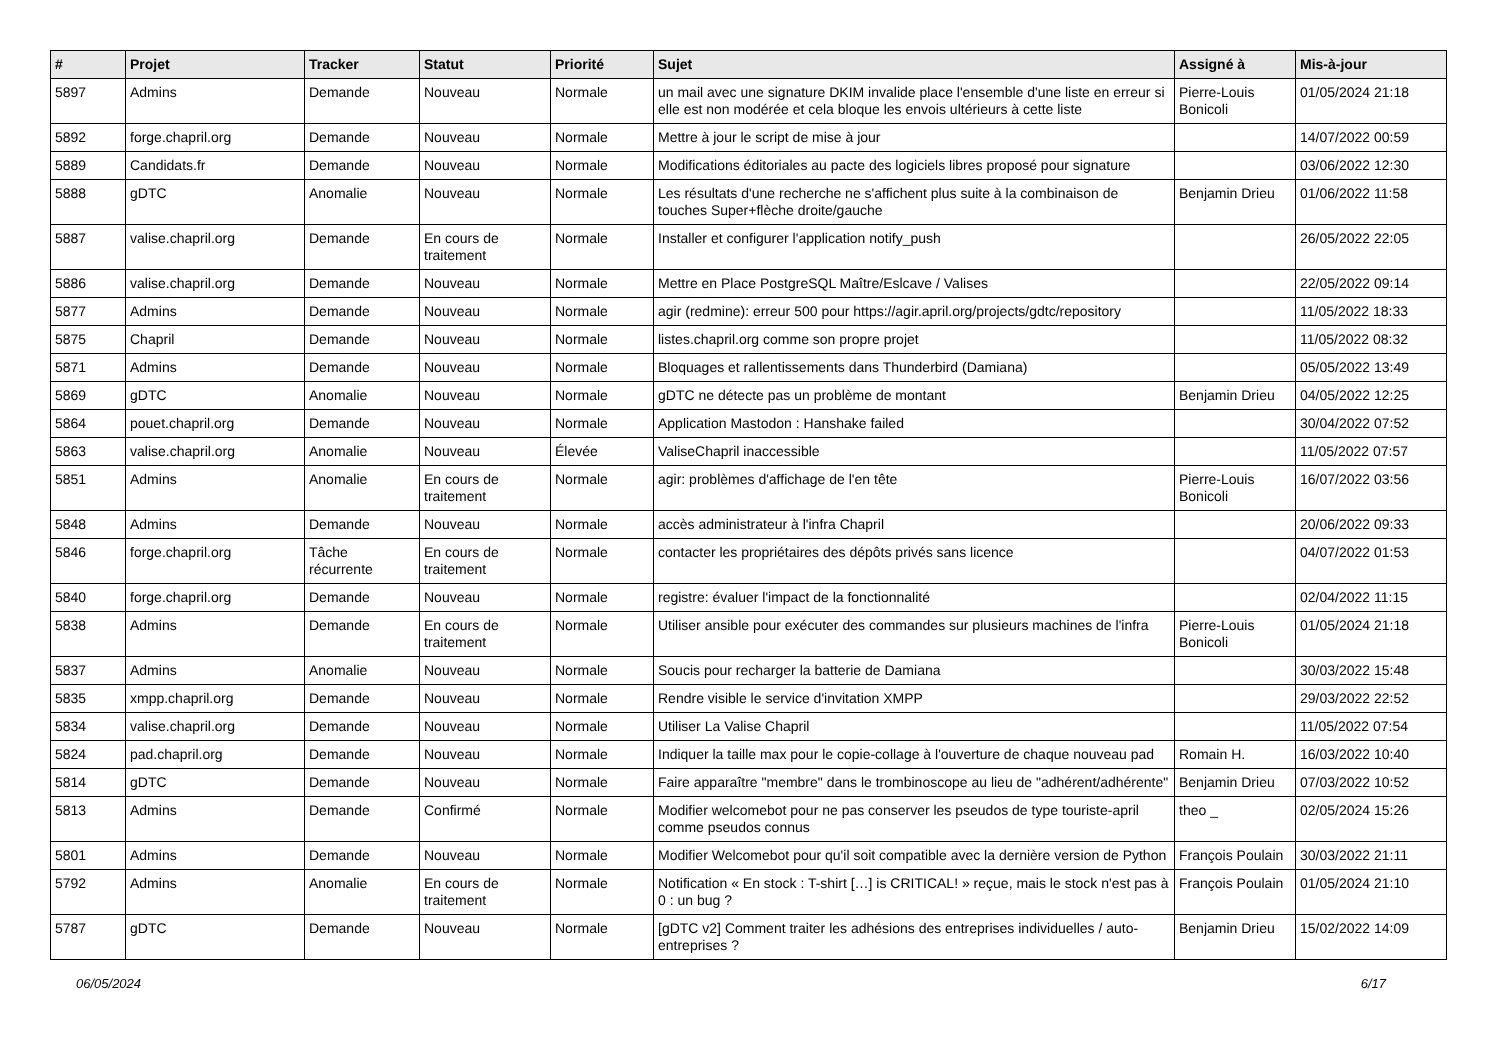| # | Projet | Tracker | Statut | Priorité | Sujet | Assigné à | Mis-à-jour |
| --- | --- | --- | --- | --- | --- | --- | --- |
| 5897 | Admins | Demande | Nouveau | Normale | un mail avec une signature DKIM invalide place l'ensemble d'une liste en erreur si elle est non modérée et cela bloque les envois ultérieurs à cette liste | Pierre-Louis Bonicoli | 01/05/2024 21:18 |
| 5892 | forge.chapril.org | Demande | Nouveau | Normale | Mettre à jour le script de mise à jour | | 14/07/2022 00:59 |
| 5889 | Candidats.fr | Demande | Nouveau | Normale | Modifications éditoriales au pacte des logiciels libres proposé pour signature | | 03/06/2022 12:30 |
| 5888 | gDTC | Anomalie | Nouveau | Normale | Les résultats d'une recherche ne s'affichent plus suite à la combinaison de touches Super+flèche droite/gauche | Benjamin Drieu | 01/06/2022 11:58 |
| 5887 | valise.chapril.org | Demande | En cours de traitement | Normale | Installer et configurer l'application notify_push | | 26/05/2022 22:05 |
| 5886 | valise.chapril.org | Demande | Nouveau | Normale | Mettre en Place PostgreSQL Maître/Eslcave / Valises | | 22/05/2022 09:14 |
| 5877 | Admins | Demande | Nouveau | Normale | agir (redmine): erreur 500 pour https://agir.april.org/projects/gdtc/repository | | 11/05/2022 18:33 |
| 5875 | Chapril | Demande | Nouveau | Normale | listes.chapril.org comme son propre projet | | 11/05/2022 08:32 |
| 5871 | Admins | Demande | Nouveau | Normale | Bloquages et rallentissements dans Thunderbird (Damiana) | | 05/05/2022 13:49 |
| 5869 | gDTC | Anomalie | Nouveau | Normale | gDTC ne détecte pas un problème de montant | Benjamin Drieu | 04/05/2022 12:25 |
| 5864 | pouet.chapril.org | Demande | Nouveau | Normale | Application Mastodon : Hanshake failed | | 30/04/2022 07:52 |
| 5863 | valise.chapril.org | Anomalie | Nouveau | Élevée | ValiseChapril inaccessible | | 11/05/2022 07:57 |
| 5851 | Admins | Anomalie | En cours de traitement | Normale | agir: problèmes d'affichage de l'en tête | Pierre-Louis Bonicoli | 16/07/2022 03:56 |
| 5848 | Admins | Demande | Nouveau | Normale | accès administrateur à l'infra Chapril | | 20/06/2022 09:33 |
| 5846 | forge.chapril.org | Tâche récurrente | En cours de traitement | Normale | contacter les propriétaires des dépôts privés sans licence | | 04/07/2022 01:53 |
| 5840 | forge.chapril.org | Demande | Nouveau | Normale | registre: évaluer l'impact de la fonctionnalité | | 02/04/2022 11:15 |
| 5838 | Admins | Demande | En cours de traitement | Normale | Utiliser ansible pour exécuter des commandes sur plusieurs machines de l'infra | Pierre-Louis Bonicoli | 01/05/2024 21:18 |
| 5837 | Admins | Anomalie | Nouveau | Normale | Soucis pour recharger la batterie de Damiana | | 30/03/2022 15:48 |
| 5835 | xmpp.chapril.org | Demande | Nouveau | Normale | Rendre visible le service d'invitation XMPP | | 29/03/2022 22:52 |
| 5834 | valise.chapril.org | Demande | Nouveau | Normale | Utiliser La Valise Chapril | | 11/05/2022 07:54 |
| 5824 | pad.chapril.org | Demande | Nouveau | Normale | Indiquer la taille max pour le copie-collage à l'ouverture de chaque nouveau pad | Romain H. | 16/03/2022 10:40 |
| 5814 | gDTC | Demande | Nouveau | Normale | Faire apparaître "membre" dans le trombinoscope au lieu de "adhérent/adhérente" | Benjamin Drieu | 07/03/2022 10:52 |
| 5813 | Admins | Demande | Confirmé | Normale | Modifier welcomebot pour ne pas conserver les pseudos de type touriste-april comme pseudos connus | theo _ | 02/05/2024 15:26 |
| 5801 | Admins | Demande | Nouveau | Normale | Modifier Welcomebot pour qu'il soit compatible avec la dernière version de Python | François Poulain | 30/03/2022 21:11 |
| 5792 | Admins | Anomalie | En cours de traitement | Normale | Notification « En stock : T-shirt […] is CRITICAL! » reçue, mais le stock n'est pas à 0 : un bug ? | François Poulain | 01/05/2024 21:10 |
| 5787 | gDTC | Demande | Nouveau | Normale | [gDTC v2] Comment traiter les adhésions des entreprises individuelles / auto-entreprises ? | Benjamin Drieu | 15/02/2022 14:09 |
06/05/2024 6/17